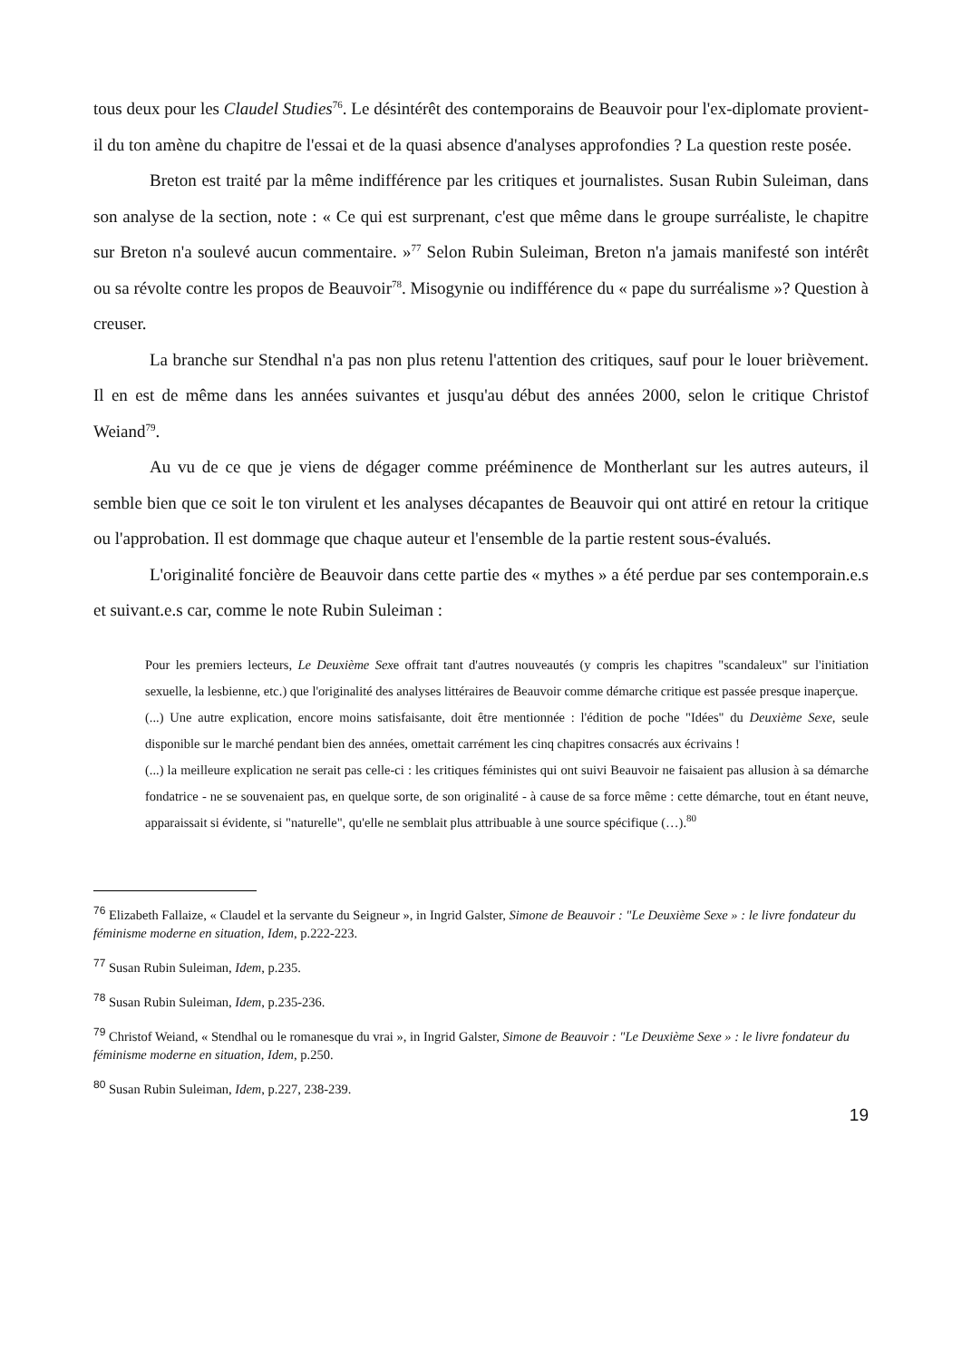tous deux pour les Claudel Studies<sup>76</sup>. Le désintérêt des contemporains de Beauvoir pour l'ex-diplomate provient-il du ton amène du chapitre de l'essai et de la quasi absence d'analyses approfondies ? La question reste posée.
Breton est traité par la même indifférence par les critiques et journalistes. Susan Rubin Suleiman, dans son analyse de la section, note : « Ce qui est surprenant, c'est que même dans le groupe surréaliste, le chapitre sur Breton n'a soulevé aucun commentaire. »<sup>77</sup> Selon Rubin Suleiman, Breton n'a jamais manifesté son intérêt ou sa révolte contre les propos de Beauvoir<sup>78</sup>. Misogynie ou indifférence du « pape du surréalisme »? Question à creuser.
La branche sur Stendhal n'a pas non plus retenu l'attention des critiques, sauf pour le louer brièvement. Il en est de même dans les années suivantes et jusqu'au début des années 2000, selon le critique Christof Weiand<sup>79</sup>.
Au vu de ce que je viens de dégager comme prééminence de Montherlant sur les autres auteurs, il semble bien que ce soit le ton virulent et les analyses décapantes de Beauvoir qui ont attiré en retour la critique ou l'approbation. Il est dommage que chaque auteur et l'ensemble de la partie restent sous-évalués.
L'originalité foncière de Beauvoir dans cette partie des « mythes » a été perdue par ses contemporain.e.s et suivant.e.s car, comme le note Rubin Suleiman :
Pour les premiers lecteurs, Le Deuxième Sexe offrait tant d'autres nouveautés (y compris les chapitres "scandaleux" sur l'initiation sexuelle, la lesbienne, etc.) que l'originalité des analyses littéraires de Beauvoir comme démarche critique est passée presque inaperçue.
(...) Une autre explication, encore moins satisfaisante, doit être mentionnée : l'édition de poche "Idées" du Deuxième Sexe, seule disponible sur le marché pendant bien des années, omettait carrément les cinq chapitres consacrés aux écrivains !
(...) la meilleure explication ne serait pas celle-ci : les critiques féministes qui ont suivi Beauvoir ne faisaient pas allusion à sa démarche fondatrice - ne se souvenaient pas, en quelque sorte, de son originalité - à cause de sa force même : cette démarche, tout en étant neuve, apparaissait si évidente, si "naturelle", qu'elle ne semblait plus attribuable à une source spécifique (…).<sup>80</sup>
76 Elizabeth Fallaize, « Claudel et la servante du Seigneur », in Ingrid Galster, Simone de Beauvoir : "Le Deuxième Sexe » : le livre fondateur du féminisme moderne en situation, Idem, p.222-223.
77 Susan Rubin Suleiman, Idem, p.235.
78 Susan Rubin Suleiman, Idem, p.235-236.
79 Christof Weiand, « Stendhal ou le romanesque du vrai », in Ingrid Galster, Simone de Beauvoir : "Le Deuxième Sexe » : le livre fondateur du féminisme moderne en situation, Idem, p.250.
80 Susan Rubin Suleiman, Idem, p.227, 238-239.
19